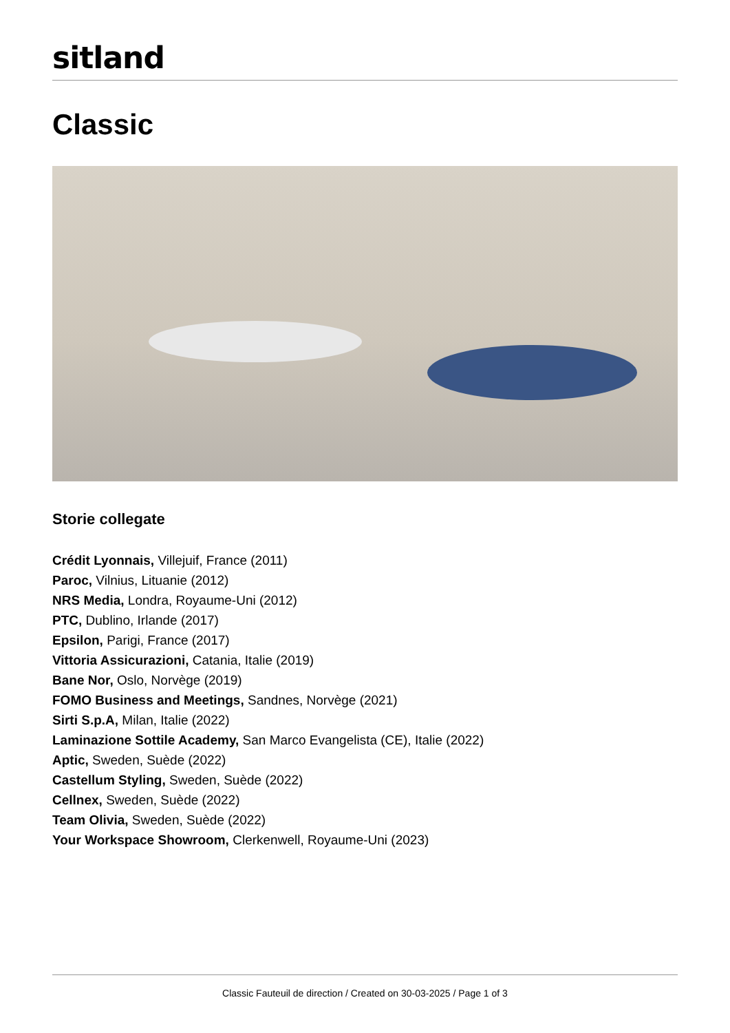sitland
Classic
Storie collegate
Crédit Lyonnais, Villejuif, France (2011)
Paroc, Vilnius, Lituanie (2012)
NRS Media, Londra, Royaume-Uni (2012)
PTC, Dublino, Irlande (2017)
Epsilon, Parigi, France (2017)
Vittoria Assicurazioni, Catania, Italie (2019)
Bane Nor, Oslo, Norvège (2019)
FOMO Business and Meetings, Sandnes, Norvège (2021)
Sirti S.p.A, Milan, Italie (2022)
Laminazione Sottile Academy, San Marco Evangelista (CE), Italie (2022)
Aptic, Sweden, Suède (2022)
Castellum Styling, Sweden, Suède (2022)
Cellnex, Sweden, Suède (2022)
Team Olivia, Sweden, Suède (2022)
Your Workspace Showroom, Clerkenwell, Royaume-Uni (2023)
Classic Fauteuil de direction / Created on 30-03-2025 / Page 1 of 3